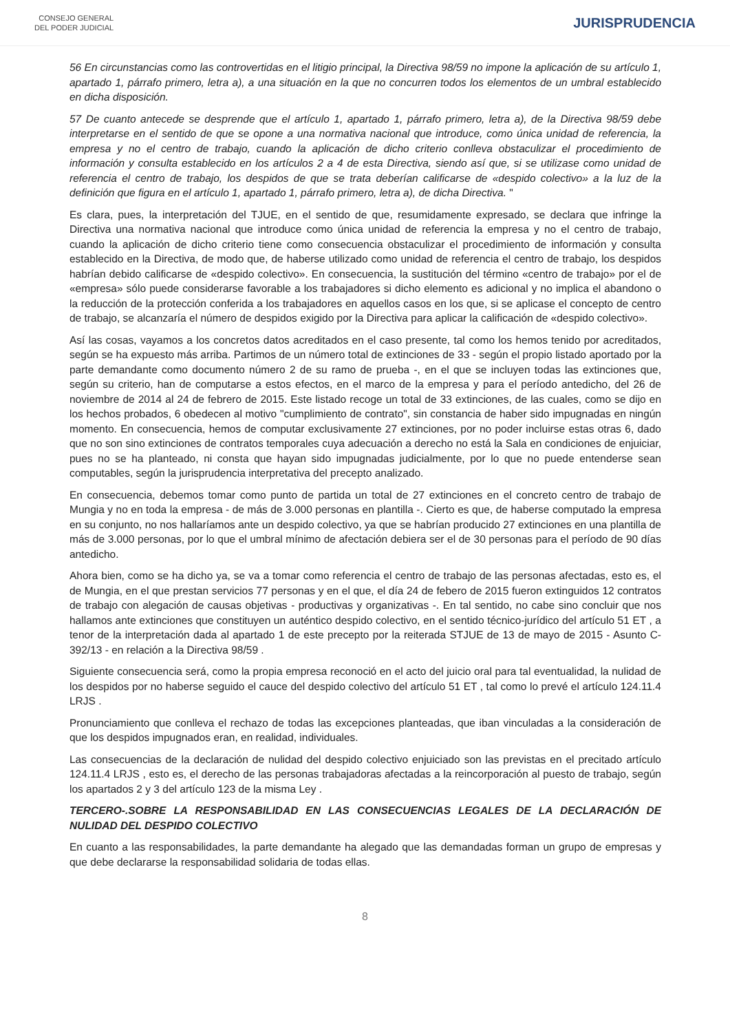CONSEJO GENERAL
DEL PODER JUDICIAL
JURISPRUDENCIA
56 En circunstancias como las controvertidas en el litigio principal, la Directiva 98/59 no impone la aplicación de su artículo 1, apartado 1, párrafo primero, letra a), a una situación en la que no concurren todos los elementos de un umbral establecido en dicha disposición.
57 De cuanto antecede se desprende que el artículo 1, apartado 1, párrafo primero, letra a), de la Directiva 98/59 debe interpretarse en el sentido de que se opone a una normativa nacional que introduce, como única unidad de referencia, la empresa y no el centro de trabajo, cuando la aplicación de dicho criterio conlleva obstaculizar el procedimiento de información y consulta establecido en los artículos 2 a 4 de esta Directiva, siendo así que, si se utilizase como unidad de referencia el centro de trabajo, los despidos de que se trata deberían calificarse de «despido colectivo» a la luz de la definición que figura en el artículo 1, apartado 1, párrafo primero, letra a), de dicha Directiva. "
Es clara, pues, la interpretación del TJUE, en el sentido de que, resumidamente expresado, se declara que infringe la Directiva una normativa nacional que introduce como única unidad de referencia la empresa y no el centro de trabajo, cuando la aplicación de dicho criterio tiene como consecuencia obstaculizar el procedimiento de información y consulta establecido en la Directiva, de modo que, de haberse utilizado como unidad de referencia el centro de trabajo, los despidos habrían debido calificarse de «despido colectivo». En consecuencia, la sustitución del término «centro de trabajo» por el de «empresa» sólo puede considerarse favorable a los trabajadores si dicho elemento es adicional y no implica el abandono o la reducción de la protección conferida a los trabajadores en aquellos casos en los que, si se aplicase el concepto de centro de trabajo, se alcanzaría el número de despidos exigido por la Directiva para aplicar la calificación de «despido colectivo».
Así las cosas, vayamos a los concretos datos acreditados en el caso presente, tal como los hemos tenido por acreditados, según se ha expuesto más arriba. Partimos de un número total de extinciones de 33 - según el propio listado aportado por la parte demandante como documento número 2 de su ramo de prueba -, en el que se incluyen todas las extinciones que, según su criterio, han de computarse a estos efectos, en el marco de la empresa y para el período antedicho, del 26 de noviembre de 2014 al 24 de febrero de 2015. Este listado recoge un total de 33 extinciones, de las cuales, como se dijo en los hechos probados, 6 obedecen al motivo "cumplimiento de contrato", sin constancia de haber sido impugnadas en ningún momento. En consecuencia, hemos de computar exclusivamente 27 extinciones, por no poder incluirse estas otras 6, dado que no son sino extinciones de contratos temporales cuya adecuación a derecho no está la Sala en condiciones de enjuiciar, pues no se ha planteado, ni consta que hayan sido impugnadas judicialmente, por lo que no puede entenderse sean computables, según la jurisprudencia interpretativa del precepto analizado.
En consecuencia, debemos tomar como punto de partida un total de 27 extinciones en el concreto centro de trabajo de Mungia y no en toda la empresa - de más de 3.000 personas en plantilla -. Cierto es que, de haberse computado la empresa en su conjunto, no nos hallaríamos ante un despido colectivo, ya que se habrían producido 27 extinciones en una plantilla de más de 3.000 personas, por lo que el umbral mínimo de afectación debiera ser el de 30 personas para el período de 90 días antedicho.
Ahora bien, como se ha dicho ya, se va a tomar como referencia el centro de trabajo de las personas afectadas, esto es, el de Mungia, en el que prestan servicios 77 personas y en el que, el día 24 de febero de 2015 fueron extinguidos 12 contratos de trabajo con alegación de causas objetivas - productivas y organizativas -. En tal sentido, no cabe sino concluir que nos hallamos ante extinciones que constituyen un auténtico despido colectivo, en el sentido técnico-jurídico del artículo 51 ET , a tenor de la interpretación dada al apartado 1 de este precepto por la reiterada STJUE de 13 de mayo de 2015 - Asunto C-392/13 - en relación a la Directiva 98/59 .
Siguiente consecuencia será, como la propia empresa reconoció en el acto del juicio oral para tal eventualidad, la nulidad de los despidos por no haberse seguido el cauce del despido colectivo del artículo 51 ET , tal como lo prevé el artículo 124.11.4 LRJS .
Pronunciamiento que conlleva el rechazo de todas las excepciones planteadas, que iban vinculadas a la consideración de que los despidos impugnados eran, en realidad, individuales.
Las consecuencias de la declaración de nulidad del despido colectivo enjuiciado son las previstas en el precitado artículo 124.11.4 LRJS , esto es, el derecho de las personas trabajadoras afectadas a la reincorporación al puesto de trabajo, según los apartados 2 y 3 del artículo 123 de la misma Ley .
TERCERO-.SOBRE LA RESPONSABILIDAD EN LAS CONSECUENCIAS LEGALES DE LA DECLARACIÓN DE NULIDAD DEL DESPIDO COLECTIVO
En cuanto a las responsabilidades, la parte demandante ha alegado que las demandadas forman un grupo de empresas y que debe declararse la responsabilidad solidaria de todas ellas.
8